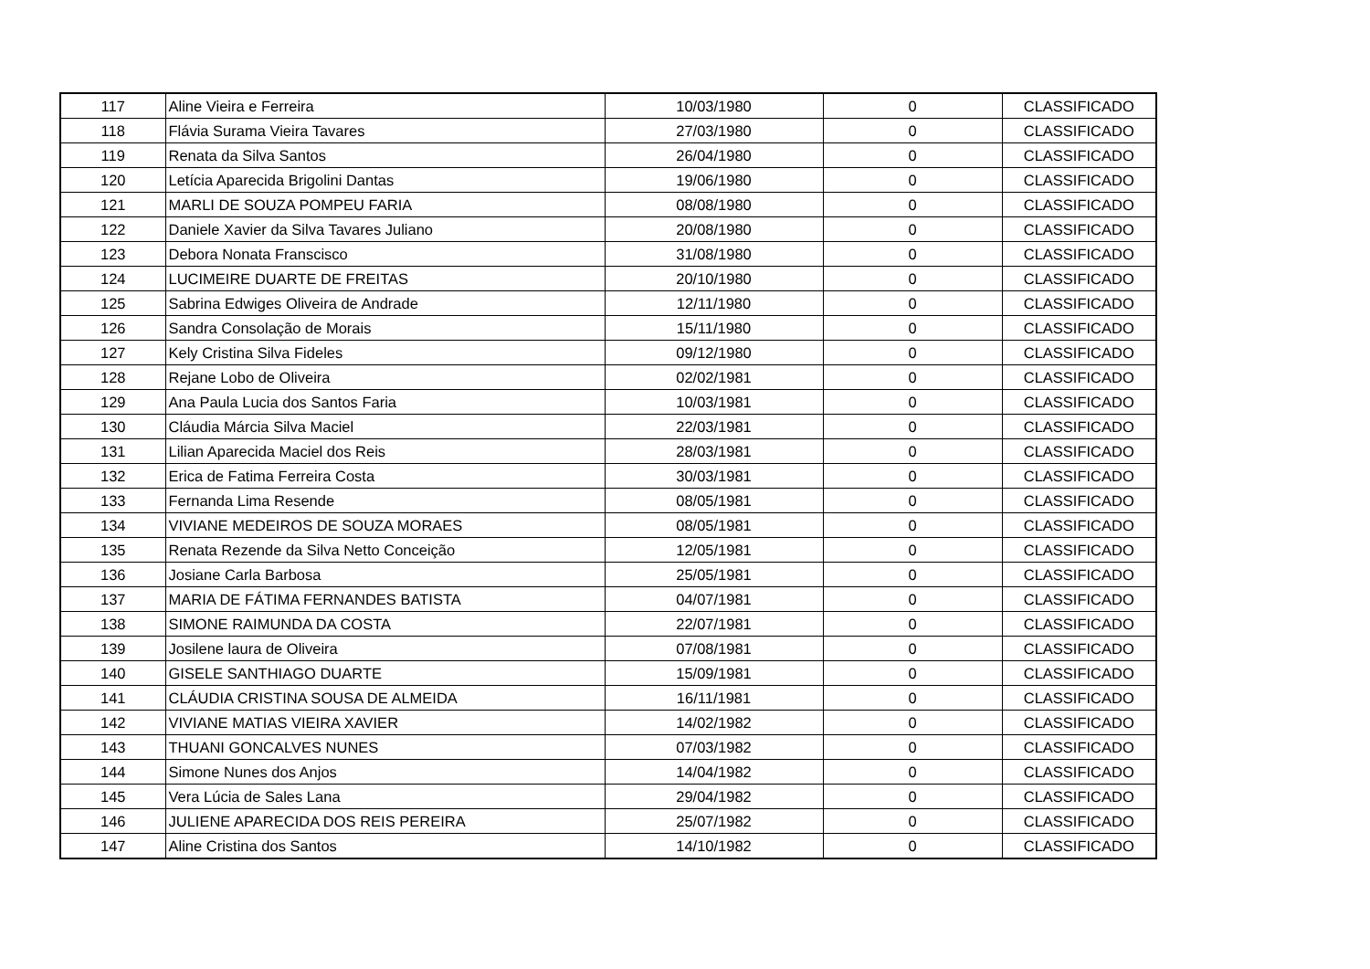| 117 | Aline Vieira e Ferreira | 10/03/1980 | 0 | CLASSIFICADO |
| 118 | Flávia Surama Vieira Tavares | 27/03/1980 | 0 | CLASSIFICADO |
| 119 | Renata da Silva Santos | 26/04/1980 | 0 | CLASSIFICADO |
| 120 | Letícia Aparecida Brigolini Dantas | 19/06/1980 | 0 | CLASSIFICADO |
| 121 | MARLI DE SOUZA POMPEU FARIA | 08/08/1980 | 0 | CLASSIFICADO |
| 122 | Daniele Xavier da Silva Tavares Juliano | 20/08/1980 | 0 | CLASSIFICADO |
| 123 | Debora Nonata Franscisco | 31/08/1980 | 0 | CLASSIFICADO |
| 124 | LUCIMEIRE DUARTE DE FREITAS | 20/10/1980 | 0 | CLASSIFICADO |
| 125 | Sabrina Edwiges Oliveira de Andrade | 12/11/1980 | 0 | CLASSIFICADO |
| 126 | Sandra Consolação de Morais | 15/11/1980 | 0 | CLASSIFICADO |
| 127 | Kely Cristina Silva Fideles | 09/12/1980 | 0 | CLASSIFICADO |
| 128 | Rejane Lobo de Oliveira | 02/02/1981 | 0 | CLASSIFICADO |
| 129 | Ana Paula Lucia dos Santos Faria | 10/03/1981 | 0 | CLASSIFICADO |
| 130 | Cláudia Márcia Silva Maciel | 22/03/1981 | 0 | CLASSIFICADO |
| 131 | Lilian Aparecida Maciel dos Reis | 28/03/1981 | 0 | CLASSIFICADO |
| 132 | Erica de Fatima Ferreira Costa | 30/03/1981 | 0 | CLASSIFICADO |
| 133 | Fernanda Lima Resende | 08/05/1981 | 0 | CLASSIFICADO |
| 134 | VIVIANE MEDEIROS DE SOUZA MORAES | 08/05/1981 | 0 | CLASSIFICADO |
| 135 | Renata Rezende da Silva Netto Conceição | 12/05/1981 | 0 | CLASSIFICADO |
| 136 | Josiane Carla Barbosa | 25/05/1981 | 0 | CLASSIFICADO |
| 137 | MARIA DE FÁTIMA FERNANDES BATISTA | 04/07/1981 | 0 | CLASSIFICADO |
| 138 | SIMONE RAIMUNDA DA COSTA | 22/07/1981 | 0 | CLASSIFICADO |
| 139 | Josilene laura de Oliveira | 07/08/1981 | 0 | CLASSIFICADO |
| 140 | GISELE SANTHIAGO DUARTE | 15/09/1981 | 0 | CLASSIFICADO |
| 141 | CLÁUDIA CRISTINA SOUSA DE ALMEIDA | 16/11/1981 | 0 | CLASSIFICADO |
| 142 | VIVIANE MATIAS VIEIRA XAVIER | 14/02/1982 | 0 | CLASSIFICADO |
| 143 | THUANI GONCALVES NUNES | 07/03/1982 | 0 | CLASSIFICADO |
| 144 | Simone Nunes dos Anjos | 14/04/1982 | 0 | CLASSIFICADO |
| 145 | Vera Lúcia de Sales Lana | 29/04/1982 | 0 | CLASSIFICADO |
| 146 | JULIENE APARECIDA DOS REIS PEREIRA | 25/07/1982 | 0 | CLASSIFICADO |
| 147 | Aline Cristina dos Santos | 14/10/1982 | 0 | CLASSIFICADO |